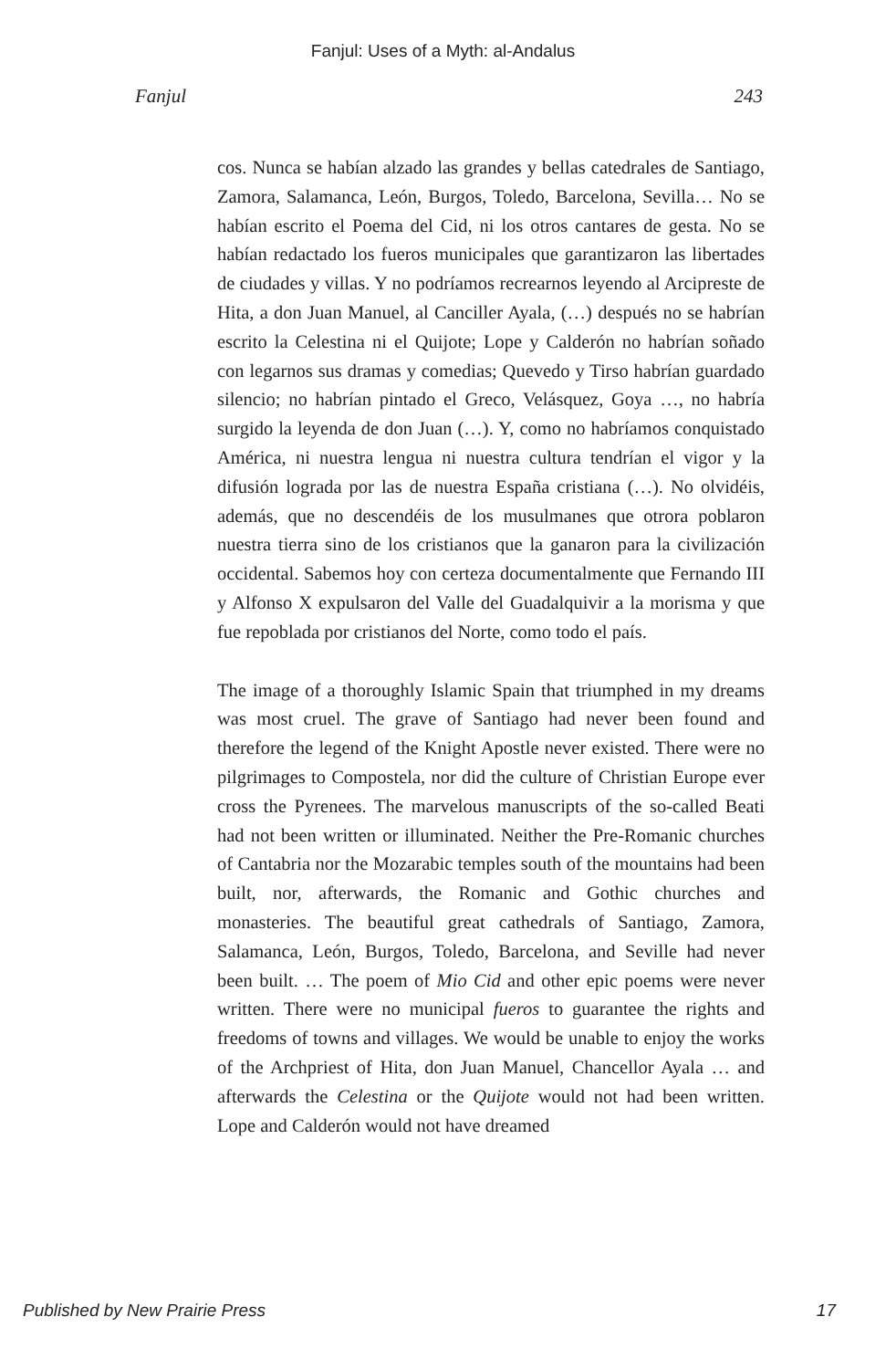Fanjul: Uses of a Myth: al-Andalus
Fanjul 243
cos. Nunca se habían alzado las grandes y bellas catedrales de Santiago, Zamora, Salamanca, León, Burgos, Toledo, Barcelona, Sevilla… No se habían escrito el Poema del Cid, ni los otros cantares de gesta. No se habían redactado los fueros municipales que garantizaron las libertades de ciudades y villas. Y no podríamos recrearnos leyendo al Arcipreste de Hita, a don Juan Manuel, al Canciller Ayala, (…) después no se habrían escrito la Celestina ni el Quijote; Lope y Calderón no habrían soñado con legarnos sus dramas y comedias; Quevedo y Tirso habrían guardado silencio; no habrían pintado el Greco, Velásquez, Goya …, no habría surgido la leyenda de don Juan (…). Y, como no habríamos conquistado América, ni nuestra lengua ni nuestra cultura tendrían el vigor y la difusión lograda por las de nuestra España cristiana (…). No olvidéis, además, que no descendéis de los musulmanes que otrora poblaron nuestra tierra sino de los cristianos que la ganaron para la civilización occidental. Sabemos hoy con certeza documentalmente que Fernando III y Alfonso X expulsaron del Valle del Guadalquivir a la morisma y que fue repoblada por cristianos del Norte, como todo el país.
The image of a thoroughly Islamic Spain that triumphed in my dreams was most cruel. The grave of Santiago had never been found and therefore the legend of the Knight Apostle never existed. There were no pilgrimages to Compostela, nor did the culture of Christian Europe ever cross the Pyrenees. The marvelous manuscripts of the so-called Beati had not been written or illuminated. Neither the Pre-Romanic churches of Cantabria nor the Mozarabic temples south of the mountains had been built, nor, afterwards, the Romanic and Gothic churches and monasteries. The beautiful great cathedrals of Santiago, Zamora, Salamanca, León, Burgos, Toledo, Barcelona, and Seville had never been built. … The poem of Mio Cid and other epic poems were never written. There were no municipal fueros to guarantee the rights and freedoms of towns and villages. We would be unable to enjoy the works of the Archpriest of Hita, don Juan Manuel, Chancellor Ayala … and afterwards the Celestina or the Quijote would not had been written. Lope and Calderón would not have dreamed
Published by New Prairie Press 17